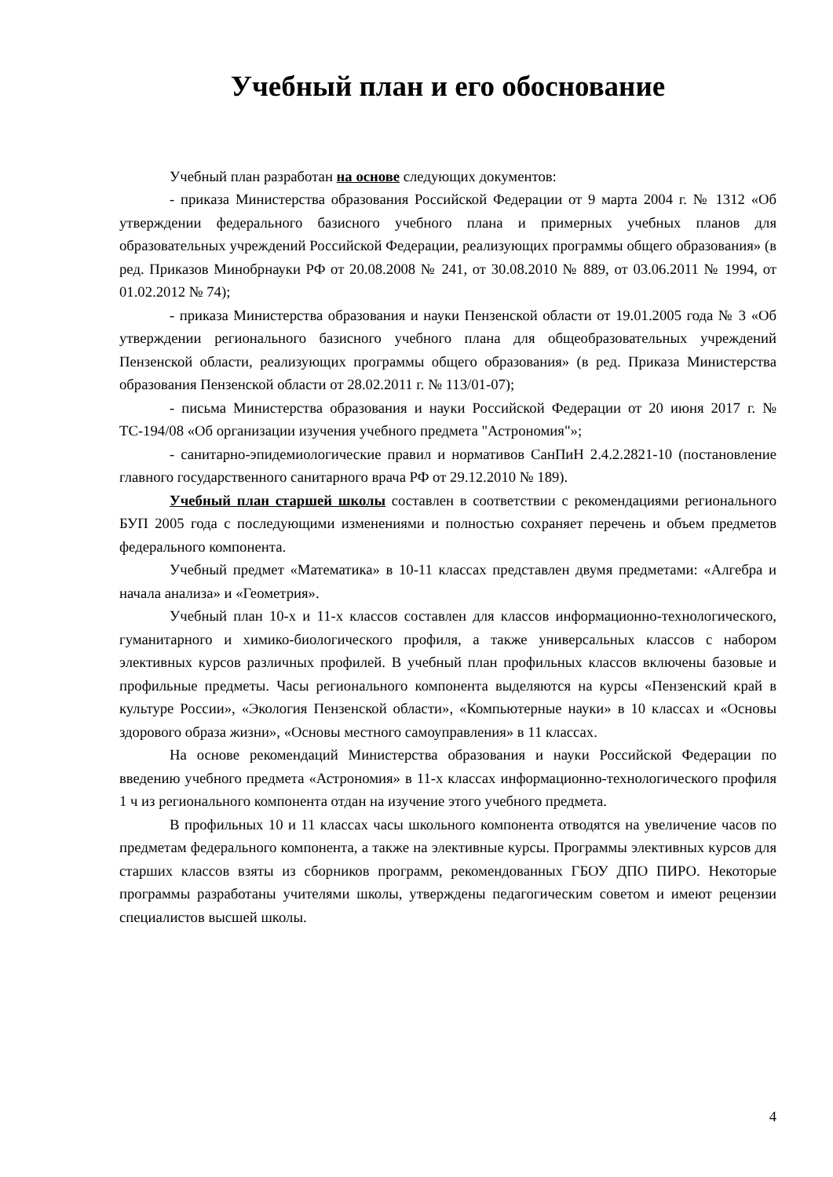Учебный план и его обоснование
Учебный план разработан на основе следующих документов:
- приказа Министерства образования Российской Федерации от 9 марта 2004 г. № 1312 «Об утверждении федерального базисного учебного плана и примерных учебных планов для образовательных учреждений Российской Федерации, реализующих программы общего образования» (в ред. Приказов Минобрнауки РФ от 20.08.2008 № 241, от 30.08.2010 № 889, от 03.06.2011 № 1994, от 01.02.2012 № 74);
- приказа Министерства образования и науки Пензенской области от 19.01.2005 года № 3 «Об утверждении регионального базисного учебного плана для общеобразовательных учреждений Пензенской области, реализующих программы общего образования» (в ред. Приказа Министерства образования Пензенской области от 28.02.2011 г. № 113/01-07);
- письма Министерства образования и науки Российской Федерации от 20 июня 2017 г. № ТС-194/08 «Об организации изучения учебного предмета "Астрономия"»;
- санитарно-эпидемиологические правил и нормативов СанПиН 2.4.2.2821-10 (постановление главного государственного санитарного врача РФ от 29.12.2010 № 189).
Учебный план старшей школы составлен в соответствии с рекомендациями регионального БУП 2005 года с последующими изменениями и полностью сохраняет перечень и объем предметов федерального компонента.
Учебный предмет «Математика» в 10-11 классах представлен двумя предметами: «Алгебра и начала анализа» и «Геометрия».
Учебный план 10-х и 11-х классов составлен для классов информационно-технологического, гуманитарного и химико-биологического профиля, а также универсальных классов с набором элективных курсов различных профилей. В учебный план профильных классов включены базовые и профильные предметы. Часы регионального компонента выделяются на курсы «Пензенский край в культуре России», «Экология Пензенской области», «Компьютерные науки» в 10 классах и «Основы здорового образа жизни», «Основы местного самоуправления» в 11 классах.
На основе рекомендаций Министерства образования и науки Российской Федерации по введению учебного предмета «Астрономия» в 11-х классах информационно-технологического профиля 1 ч из регионального компонента отдан на изучение этого учебного предмета.
В профильных 10 и 11 классах часы школьного компонента отводятся на увеличение часов по предметам федерального компонента, а также на элективные курсы. Программы элективных курсов для старших классов взяты из сборников программ, рекомендованных ГБОУ ДПО ПИРО. Некоторые программы разработаны учителями школы, утверждены педагогическим советом и имеют рецензии специалистов высшей школы.
4